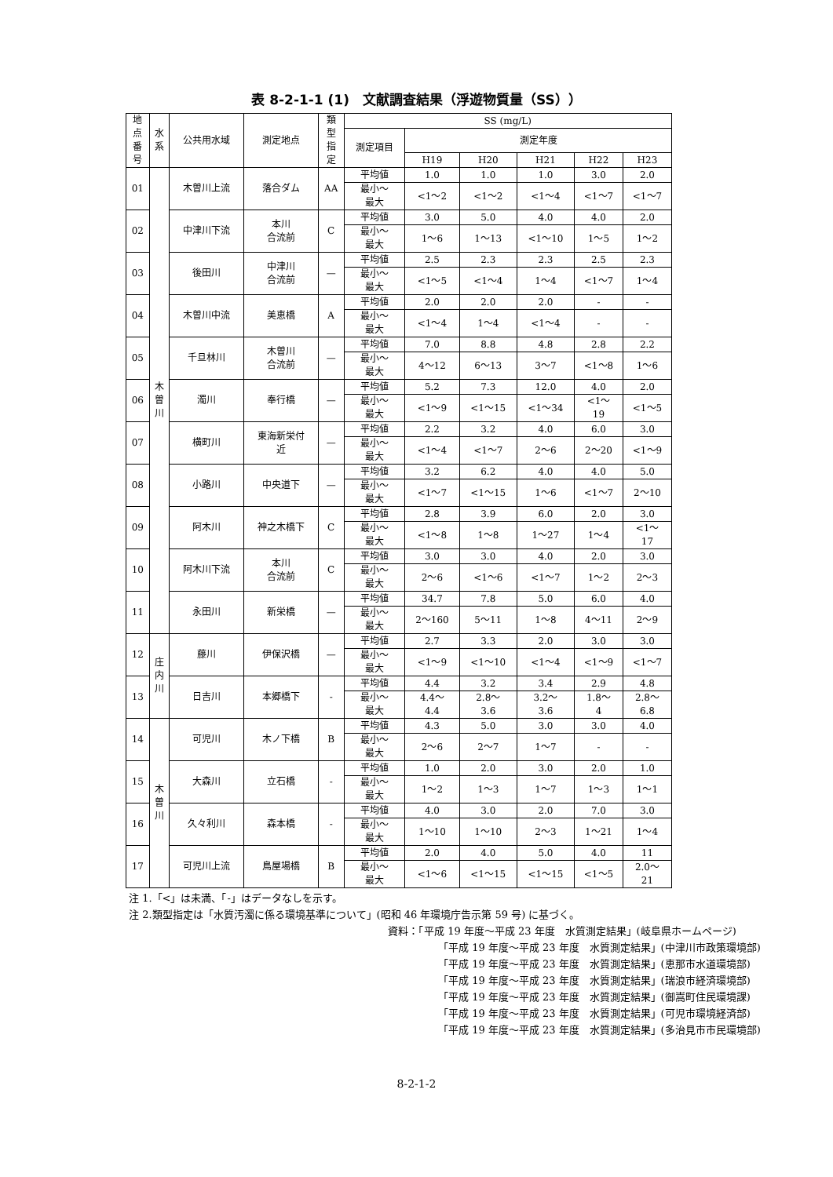表 8-2-1-1 (1)　文献調査結果（浮遊物質量（SS））
| 地 点 番 号 | 水 系 | 公共用水域 | 測定地点 | 類 型 指 定 | SS (mg/L) | | | | | |
| --- | --- | --- | --- | --- | --- | --- | --- | --- | --- | --- |
| | | | | | 測定項目 | 測定年度 | | | | |
| | | | | | | H19 | H20 | H21 | H22 | H23 |
| 01 | 木 曽 川 | 木曽川上流 | 落合ダム | AA | 平均値 | 1.0 | 1.0 | 1.0 | 3.0 | 2.0 |
| | | | | | 最小～ 最大 | <1～2 | <1～2 | <1～4 | <1～7 | <1～7 |
| 02 | | 中津川下流 | 本川 合流前 | C | 平均値 | 3.0 | 5.0 | 4.0 | 4.0 | 2.0 |
| | | | | | 最小～ 最大 | 1～6 | 1～13 | <1～10 | 1～5 | 1～2 |
| 03 | | 後田川 | 中津川 合流前 | — | 平均値 | 2.5 | 2.3 | 2.3 | 2.5 | 2.3 |
| | | | | | 最小～ 最大 | <1～5 | <1～4 | 1～4 | <1～7 | 1～4 |
| 04 | | 木曽川中流 | 美恵橋 | A | 平均値 | 2.0 | 2.0 | 2.0 | - | - |
| | | | | | 最小～ 最大 | <1～4 | 1～4 | <1～4 | - | - |
| 05 | | 千旦林川 | 木曽川 合流前 | — | 平均値 | 7.0 | 8.8 | 4.8 | 2.8 | 2.2 |
| | | | | | 最小～ 最大 | 4～12 | 6～13 | 3～7 | <1～8 | 1～6 |
| 06 | | 濁川 | 奉行橋 | — | 平均値 | 5.2 | 7.3 | 12.0 | 4.0 | 2.0 |
| | | | | | 最小～ 最大 | <1～9 | <1～15 | <1～34 | <1～ 19 | <1～5 |
| 07 | | 横町川 | 東海新栄付 近 | — | 平均値 | 2.2 | 3.2 | 4.0 | 6.0 | 3.0 |
| | | | | | 最小～ 最大 | <1～4 | <1～7 | 2～6 | 2～20 | <1～9 |
| 08 | | 小路川 | 中央道下 | — | 平均値 | 3.2 | 6.2 | 4.0 | 4.0 | 5.0 |
| | | | | | 最小～ 最大 | <1～7 | <1～15 | 1～6 | <1～7 | 2～10 |
| 09 | | 阿木川 | 神之木橋下 | C | 平均値 | 2.8 | 3.9 | 6.0 | 2.0 | 3.0 |
| | | | | | 最小～ 最大 | <1～8 | 1～8 | 1～27 | 1～4 | <1～ 17 |
| 10 | | 阿木川下流 | 本川 合流前 | C | 平均値 | 3.0 | 3.0 | 4.0 | 2.0 | 3.0 |
| | | | | | 最小～ 最大 | 2～6 | <1～6 | <1～7 | 1～2 | 2～3 |
| 11 | | 永田川 | 新栄橋 | — | 平均値 | 34.7 | 7.8 | 5.0 | 6.0 | 4.0 |
| | | | | | 最小～ 最大 | 2～160 | 5～11 | 1～8 | 4～11 | 2～9 |
| 12 | 庄 内 川 | 藤川 | 伊保沢橋 | — | 平均値 | 2.7 | 3.3 | 2.0 | 3.0 | 3.0 |
| | | | | | 最小～ 最大 | <1～9 | <1～10 | <1～4 | <1～9 | <1～7 |
| 13 | | 日吉川 | 本郷橋下 | - | 平均値 | 4.4 | 3.2 | 3.4 | 2.9 | 4.8 |
| | | | | | 最小～ 最大 | 4.4～ 4.4 | 2.8～ 3.6 | 3.2～ 3.6 | 1.8～ 4 | 2.8～ 6.8 |
| 14 | 木 曽 川 | 可児川 | 木ノ下橋 | B | 平均値 | 4.3 | 5.0 | 3.0 | 3.0 | 4.0 |
| | | | | | 最小～ 最大 | 2～6 | 2～7 | 1～7 | - | - |
| 15 | | 大森川 | 立石橋 | - | 平均値 | 1.0 | 2.0 | 3.0 | 2.0 | 1.0 |
| | | | | | 最小～ 最大 | 1～2 | 1～3 | 1～7 | 1～3 | 1～1 |
| 16 | | 久々利川 | 森本橋 | - | 平均値 | 4.0 | 3.0 | 2.0 | 7.0 | 3.0 |
| | | | | | 最小～ 最大 | 1～10 | 1～10 | 2～3 | 1～21 | 1～4 |
| 17 | | 可児川上流 | 鳥屋場橋 | B | 平均値 | 2.0 | 4.0 | 5.0 | 4.0 | 11 |
| | | | | | 最小～ 最大 | <1～6 | <1～15 | <1～15 | <1～5 | 2.0～ 21 |
注 1.「<」は未満、「-」はデータなしを示す。
注 2.類型指定は「水質汚濁に係る環境基準について」(昭和 46 年環境庁告示第 59 号) に基づく。
資料：「平成 19 年度～平成 23 年度　水質測定結果」(岐阜県ホームページ)
「平成 19 年度～平成 23 年度　水質測定結果」(中津川市政策環境部)
「平成 19 年度～平成 23 年度　水質測定結果」(恵那市水道環境部)
「平成 19 年度～平成 23 年度　水質測定結果」(瑞浪市経済環境部)
「平成 19 年度～平成 23 年度　水質測定結果」(御嵩町住民環境課)
「平成 19 年度～平成 23 年度　水質測定結果」(可児市環境経済部)
「平成 19 年度～平成 23 年度　水質測定結果」(多治見市市民環境部)
8-2-1-2